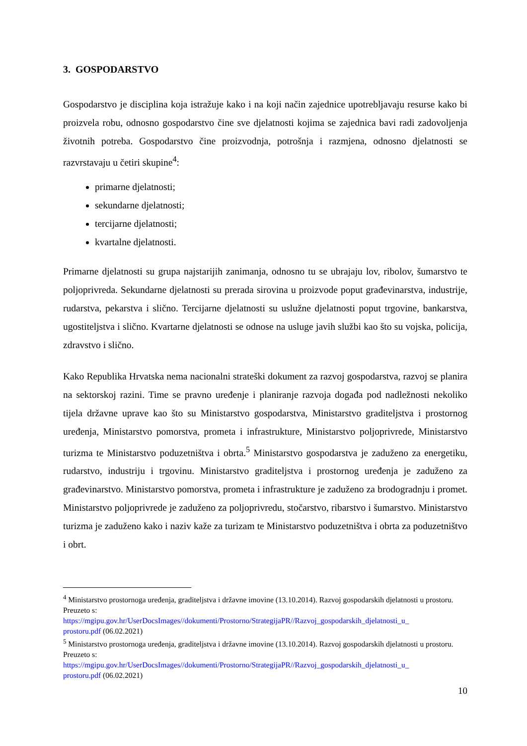3. GOSPODARSTVO
Gospodarstvo je disciplina koja istražuje kako i na koji način zajednice upotrebljavaju resurse kako bi proizvela robu, odnosno gospodarstvo čine sve djelatnosti kojima se zajednica bavi radi zadovoljenja životnih potreba. Gospodarstvo čine proizvodnja, potrošnja i razmjena, odnosno djelatnosti se razvrstavaju u četiri skupine<sup>4</sup>:
primarne djelatnosti;
sekundarne djelatnosti;
tercijarne djelatnosti;
kvartalne djelatnosti.
Primarne djelatnosti su grupa najstarijih zanimanja, odnosno tu se ubrajaju lov, ribolov, šumarstvo te poljoprivreda. Sekundarne djelatnosti su prerada sirovina u proizvode poput građevinarstva, industrije, rudarstva, pekarstva i slično. Tercijarne djelatnosti su uslužne djelatnosti poput trgovine, bankarstva, ugostiteljstva i slično. Kvartarne djelatnosti se odnose na usluge javih službi kao što su vojska, policija, zdravstvo i slično.
Kako Republika Hrvatska nema nacionalni strateški dokument za razvoj gospodarstva, razvoj se planira na sektorskoj razini. Time se pravno uređenje i planiranje razvoja događa pod nadležnosti nekoliko tijela državne uprave kao što su Ministarstvo gospodarstva, Ministarstvo graditeljstva i prostornog uređenja, Ministarstvo pomorstva, prometa i infrastrukture, Ministarstvo poljoprivrede, Ministarstvo turizma te Ministarstvo poduzetništva i obrta.<sup>5</sup> Ministarstvo gospodarstva je zaduženo za energetiku, rudarstvo, industriju i trgovinu. Ministarstvo graditeljstva i prostornog uređenja je zaduženo za građevinarstvo. Ministarstvo pomorstva, prometa i infrastrukture je zaduženo za brodogradnju i promet. Ministarstvo poljoprivrede je zaduženo za poljoprivredu, stočarstvo, ribarstvo i šumarstvo. Ministarstvo turizma je zaduženo kako i naziv kaže za turizam te Ministarstvo poduzetništva i obrta za poduzetništvo i obrt.
<sup>4</sup> Ministarstvo prostornoga uređenja, graditeljstva i državne imovine (13.10.2014). Razvoj gospodarskih djelatnosti u prostoru. Preuzeto s:
https://mgipu.gov.hr/UserDocsImages//dokumenti/Prostorno/StrategijaPR//Razvoj_gospodarskih_djelatnosti_u_
prostoru.pdf (06.02.2021)
<sup>5</sup> Ministarstvo prostornoga uređenja, graditeljstva i državne imovine (13.10.2014). Razvoj gospodarskih djelatnosti u prostoru. Preuzeto s:
https://mgipu.gov.hr/UserDocsImages//dokumenti/Prostorno/StrategijaPR//Razvoj_gospodarskih_djelatnosti_u_
prostoru.pdf (06.02.2021)
10